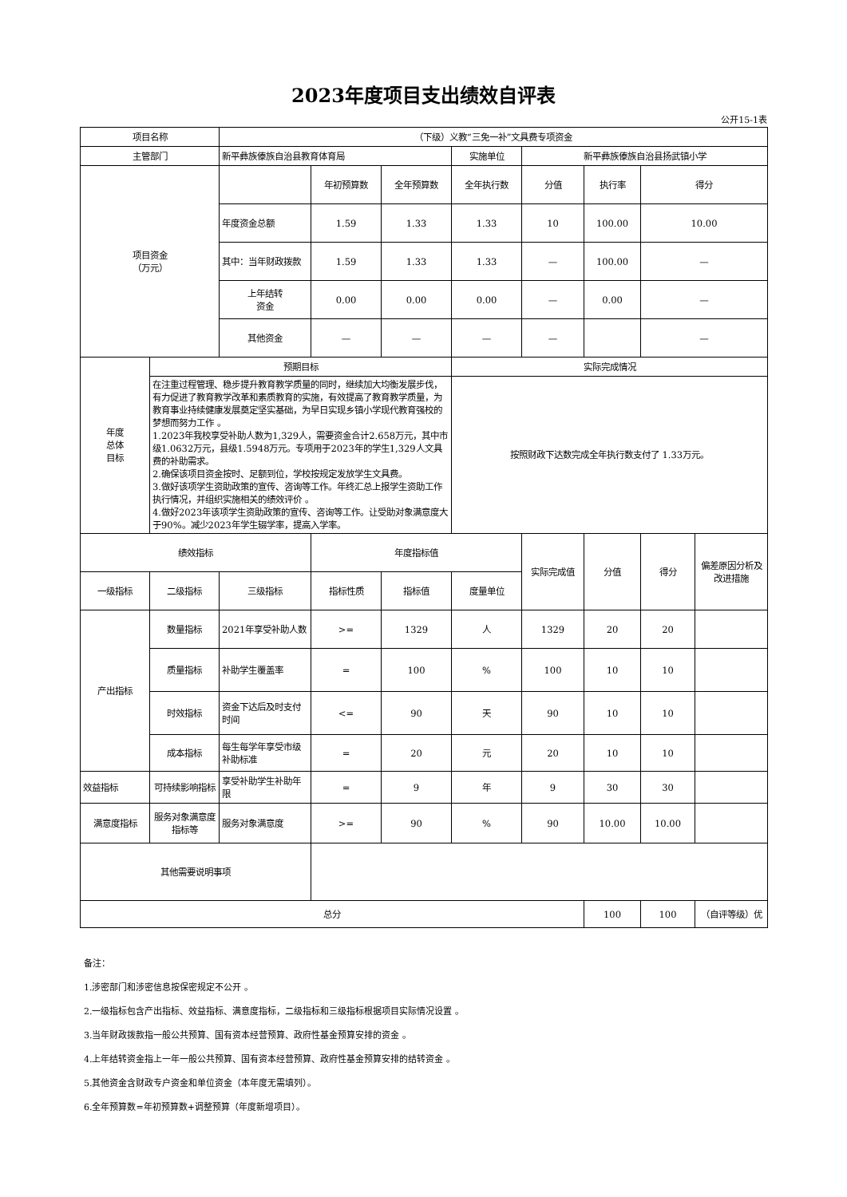2023年度项目支出绩效自评表
公开15-1表
| 项目名称 | | （下级）义教“三免一补”文具费专项资金 | | | | | | | |
| 主管部门 | | 新平彝族傣族自治县教育体育局 | | | 实施单位 | 新平彝族傣族自治县扬武镇小学 | | | |
| 项目资金 （万元） | | | 年初预算数 | 全年预算数 | 全年执行数 | 分值 | 执行率 | 得分 | |
| | | 年度资金总额 | 1.59 | 1.33 | 1.33 | 10 | 100.00 | 10.00 | |
| | | 其中：当年财政拨款 | 1.59 | 1.33 | 1.33 | — | 100.00 | — | |
| | | 上年结转 资金 | 0.00 | 0.00 | 0.00 | — | 0.00 | — | |
| | | 其他资金 | — | — | — | — | | — | |
| 年度 总体 目标 | 预期目标 | | | | 实际完成情况 | | | | |
| | 在注重过程管理、稳步提升教育教学质量的同时，继续加大均衡发展步伐，有力促进了教育教学改革和素质教育的实施，有效提高了教育教学质量，为教育事业持续健康发展奠定坚实基础，为早日实现乡镇小学现代教育强校的梦想而努力工作 。 1.2023年我校享受补助人数为1,329人，需要资金合计2.658万元，其中市级1.0632万元，县级1.5948万元。专项用于2023年的学生1,329人文具费的补助需求。 2.确保该项目资金按时、足额到位，学校按规定发放学生文具费。 3.做好该项学生资助政策的宣传、咨询等工作。年终汇总上报学生资助工作执行情况，并组织实施相关的绩效评价 。 4.做好2023年该项学生资助政策的宣传、咨询等工作。让受助对象满意度大于90%。减少2023年学生辍学率，提高入学率。 | | | | 按照财政下达数完成全年执行数支付了 1.33万元。 | | | | |
| 绩效指标 | | | 年度指标值 | | | 实际完成值 | 分值 | 得分 | 偏差原因分析及改进措施 |
| 一级指标 | 二级指标 | 三级指标 | 指标性质 | 指标值 | 度量单位 | | | | |
| 产出指标 | 数量指标 | 2021年享受补助人数 | >= | 1329 | 人 | 1329 | 20 | 20 | |
| | 质量指标 | 补助学生覆盖率 | = | 100 | % | 100 | 10 | 10 | |
| | 时效指标 | 资金下达后及时支付时间 | <= | 90 | 天 | 90 | 10 | 10 | |
| | 成本指标 | 每生每学年享受市级补助标准 | = | 20 | 元 | 20 | 10 | 10 | |
| 效益指标 | 可持续影响指标 | 享受补助学生补助年限 | = | 9 | 年 | 9 | 30 | 30 | |
| 满意度指标 | 服务对象满意度指标等 | 服务对象满意度 | >= | 90 | % | 90 | 10.00 | 10.00 | |
| 其他需要说明事项 | | | | | | | | | |
| 总分 | | | | | | | 100 | 100 | （自评等级）优 |
备注：
1.涉密部门和涉密信息按保密规定不公开 。
2.一级指标包含产出指标、效益指标、满意度指标，二级指标和三级指标根据项目实际情况设置 。
3.当年财政拨款指一般公共预算、国有资本经营预算、政府性基金预算安排的资金 。
4.上年结转资金指上一年一般公共预算、国有资本经营预算、政府性基金预算安排的结转资金 。
5.其他资金含财政专户资金和单位资金（本年度无需填列）。
6.全年预算数=年初预算数+调整预算（年度新增项目）。